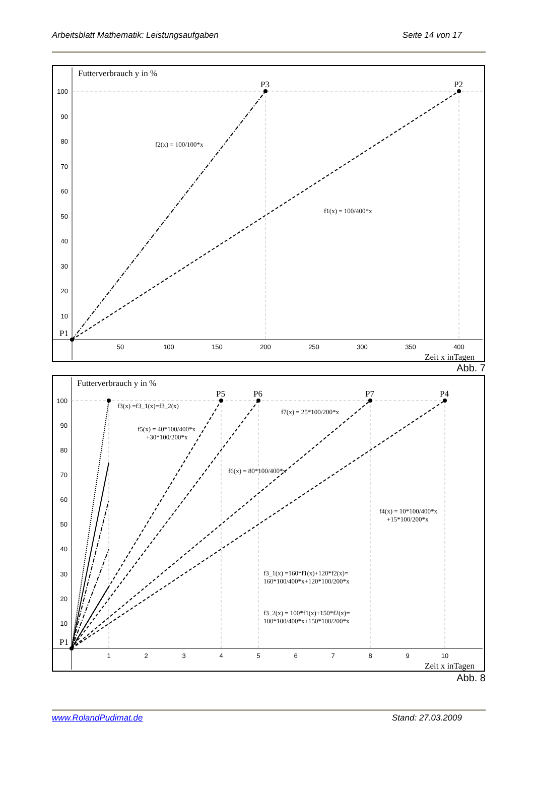Arbeitsblatt Mathematik: Leistungsaufgaben Seite 14 von 17
Futterverbrauch y in %
P3
P2
P1
Zeit x inTagen
f2(x) = 100/100*x
f1(x) = 100/400*x
100
90
80
70
60
50
40
30
20
10
50
100
150
200
250
300
350
400
Abb. 7
Futterverbrauch y in %
P5
P6
P7
P4
P1
Zeit x inTagen
f3(x) =f3_1(x)=f3_2(x)
f5(x) = 40*100/400*x
+30*100/200*x
f6(x) = 80*100/400*x
f7(x) = 25*100/200*x
f4(x) = 10*100/400*x
+15*100/200*x
f3_1(x) =160*f1(x)+120*f2(x)=
160*100/400*x+120*100/200*x
f3_2(x) = 100*f1(x)+150*f2(x)=
100*100/400*x+150*100/200*x
100
90
80
70
60
50
40
30
20
10
1
2
3
4
5
6
7
8
9
10
Abb. 8
www.RolandPudimat.de Stand: 27.03.2009